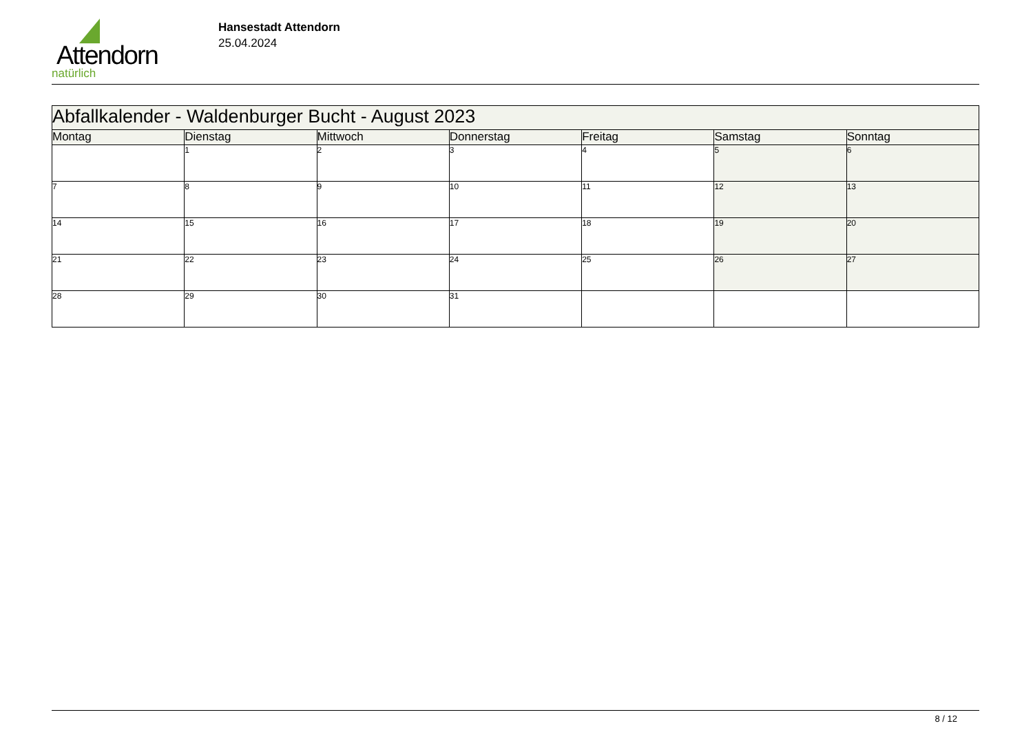Attendorn
natürlich
Hansestadt Attendorn
25.04.2024
| Abfallkalender - Waldenburger Bucht - August 2023 | | | | | | |
| Montag | Dienstag | Mittwoch | Donnerstag | Freitag | Samstag | Sonntag |
| | 1 | 2 | 3 | 4 | 5 | 6 |
| 7 | 8 | 9 | 10 | 11 | 12 | 13 |
| 14 | 15 | 16 | 17 | 18 | 19 | 20 |
| 21 | 22 | 23 | 24 | 25 | 26 | 27 |
| 28 | 29 | 30 | 31 | | | |
8 / 12